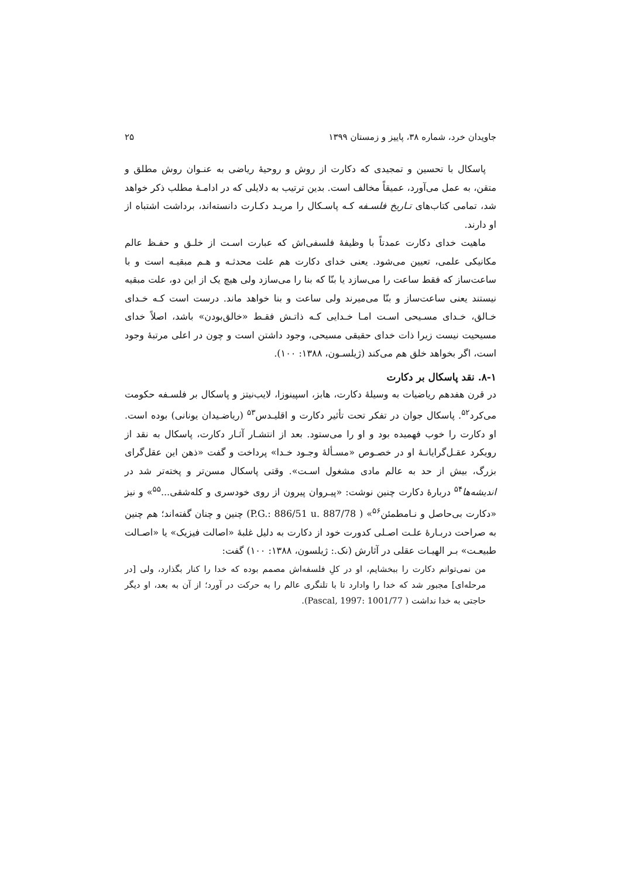جاویدان خرد، شماره ۳۸، پاییز و زمستان ۱۳۹۹ ۲۵
پاسکال با تحسین و تمجیدی که دکارت از روش و روحیهٔ ریاضی به عنـوان روش مطلق و متقن، به عمل می‌آورد، عمیقاً مخالف است. بدین ترتیب به دلایلی که در ادامـهٔ مطلب ذکر خواهد شد، تمامی کتاب‌های تـاریخ فلسـفه کـه پاسـکال را مریـد دکـارت دانسته‌اند، برداشت اشتباه از او دارند.
ماهیت خدای دکارت عمدتاً با وظیفهٔ فلسفی‌اش که عبارت اسـت از خلـق و حفـظ عالم مکانیکی علمی، تعیین می‌شود. یعنی خدای دکارت هم علت محدثـه و هـم مبقیـه است و با ساعت‌ساز که فقط ساعت را می‌سازد یا بنّا که بنا را می‌سازد ولی هیچ یک از این دو، علت مبقیه نیستند یعنی ساعت‌ساز و بنّا می‌میرند ولی ساعت و بنا خواهد ماند. درست است کـه خـدای خـالق، خـدای مسـیحی اسـت امـا خـدایی کـه ذاتـش فقـط «خالق‌بودن» باشد، اصلاً خدای مسیحیت نیست زیرا ذات خدای حقیقی مسیحی، وجود داشتن است و چون در اعلی مرتبهٔ وجود است، اگر بخواهد خلق هم می‌کند (ژیلسـون، ۱۳۸۸: ۱۰۰).
۸-۱. نقد پاسکال بر دکارت
در قرن هفدهم ریاضیات به وسیلهٔ دکارت، هابز، اسپینوزا، لایب‌نیتز و پاسکال بر فلسـفه حکومت می‌کرد<sup>۵۲</sup>. پاسکال جوان در تفکر تحت تأثیر دکارت و اقلیـدس<sup>۵۳</sup> (ریاضـیدان یونانی) بوده است. او دکارت را خوب فهمیده بود و او را می‌ستود. بعد از انتشـار آثـار دکارت، پاسکال به نقد از رویکرد عقـل‌گرایانـهٔ او در خصـوص «مسـألهٔ وجـود خـدا» پرداخت و گفت «ذهن این عقل‌گرای بزرگ، بیش از حد به عالم مادی مشغول اسـت». وقتی پاسکال مسن‌تر و پخته‌تر شد در اندیشه‌ها<sup>۵۴</sup> دربارهٔ دکارت چنین نوشت: «پیـروان پیرون از روی خودسری و کله‌شقی...<sup>۵۵</sup>» و نیز «دکارت بی‌حاصل و نـامطمئن<sup>۵۶</sup>» ( P.G.: 886/51 u. 887/78) چنین و چنان گفته‌اند؛ هم چنین به صراحت دربـارهٔ علـت اصـلی کدورت خود از دکارت به دلیل غلبهٔ «اصالت فیزیک» یا «اصـالت طبیعـت» بـر الهیـات عقلی در آثارش (نک.: ژیلسون، ۱۳۸۸: ۱۰۰) گفت:
من نمی‌توانم دکارت را ببخشایم، او در کلِ فلسفه‌اش مصمم بوده که خدا را کنار بگذارد، ولی [در مرحله‌ای] مجبور شد که خدا را وادارد تا با تلنگری عالم را به حرکت در آورد؛ از آن به بعد، او دیگر حاجتی به خدا نداشت ( Pascal, 1997: 1001/77).